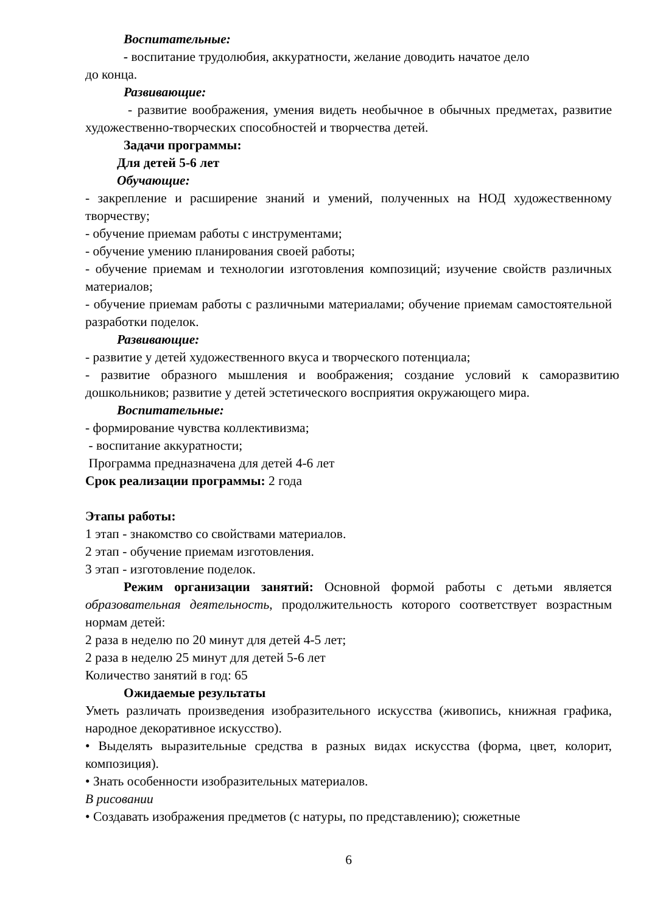Воспитательные:
- воспитание трудолюбия, аккуратности, желание доводить начатое дело
до конца.
Развивающие:
- развитие воображения, умения видеть необычное в обычных предметах, развитие художественно-творческих способностей и творчества детей.
Задачи программы:
Для детей 5-6 лет
Обучающие:
- закрепление и расширение знаний и умений, полученных на НОД художественному творчеству;
- обучение приемам работы с инструментами;
- обучение умению планирования своей работы;
- обучение приемам и технологии изготовления композиций; изучение свойств различных материалов;
- обучение приемам работы с различными материалами; обучение приемам самостоятельной разработки поделок.
Развивающие:
- развитие у детей художественного вкуса и творческого потенциала;
- развитие образного мышления и воображения; создание условий к саморазвитию дошкольников; развитие у детей эстетического восприятия окружающего мира.
Воспитательные:
- формирование чувства коллективизма;
- воспитание аккуратности;
Программа предназначена для детей 4-6 лет
Срок реализации программы: 2 года
Этапы работы:
1 этап - знакомство со свойствами материалов.
2 этап - обучение приемам изготовления.
3 этап - изготовление поделок.
Режим организации занятий: Основной формой работы с детьми является образовательная деятельность, продолжительность которого соответствует возрастным нормам детей:
2 раза в неделю по 20 минут для детей 4-5 лет;
2 раза в неделю 25 минут для детей 5-6 лет
Количество занятий в год: 65
Ожидаемые результаты
Уметь различать произведения изобразительного искусства (живопись, книжная графика, народное декоративное искусство).
• Выделять выразительные средства в разных видах искусства (форма, цвет, колорит, композиция).
• Знать особенности изобразительных материалов.
В рисовании
• Создавать изображения предметов (с натуры, по представлению); сюжетные
6